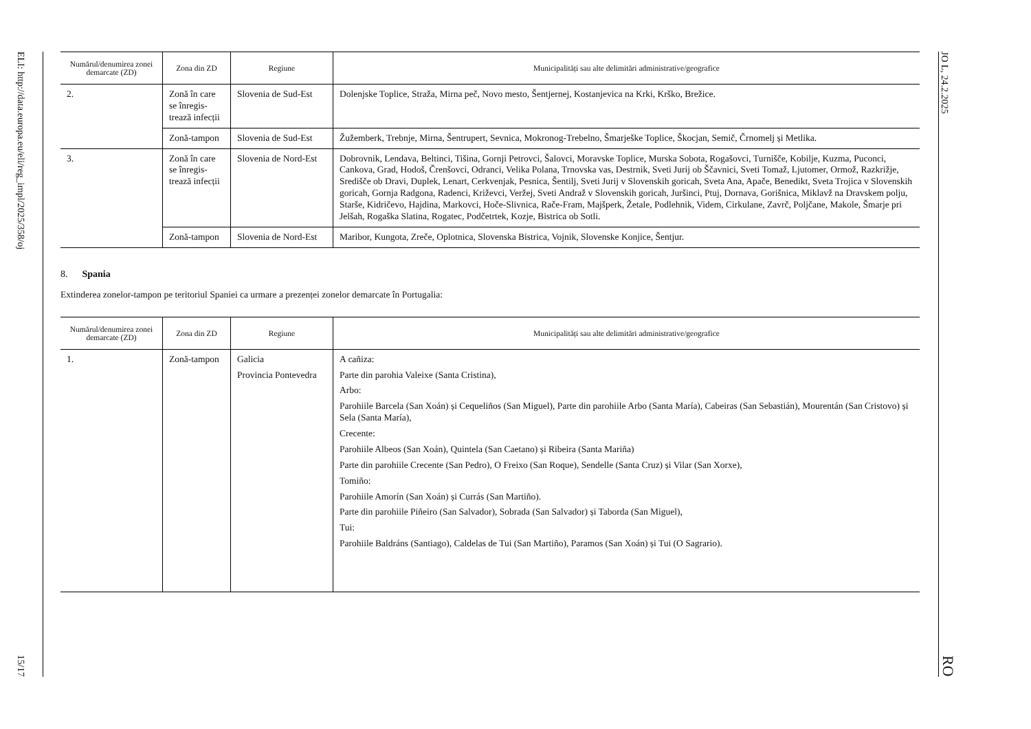ELI: http://data.europa.eu/eli/reg_impl/2025/358/oj
15/17
| Numărul/denumirea zonei demarcate (ZD) | Zona din ZD | Regiune | Municipalități sau alte delimitări administrative/geografice |
| --- | --- | --- | --- |
| 2. | Zonă în care se înregis-trează infecții | Slovenia de Sud-Est | Dolenjske Toplice, Straža, Mirna peč, Novo mesto, Šentjernej, Kostanjevica na Krki, Krško, Brežice. |
| | Zonă-tampon | Slovenia de Sud-Est | Žužemberk, Trebnje, Mirna, Šentrupert, Sevnica, Mokronog-Trebelno, Šmarješke Toplice, Škocjan, Semič, Črnomelj și Metlika. |
| 3. | Zonă în care se înregis-trează infecții | Slovenia de Nord-Est | Dobrovnik, Lendava, Beltinci, Tišina, Gornji Petrovci, Šalovci, Moravske Toplice, Murska Sobota, Rogašovci, Turnišče, Kobilje, Kuzma, Puconci, Cankova, Grad, Hodoš, Črenšovci, Odranci, Velika Polana, Trnovska vas, Destrnik, Sveti Jurij ob Ščavnici, Sveti Tomaž, Ljutomer, Ormož, Razkrižje, Središče ob Dravi, Duplek, Lenart, Cerkvenjak, Pesnica, Šentilj, Sveti Jurij v Slovenskih goricah, Sveta Ana, Apače, Benedikt, Sveta Trojica v Slovenskih goricah, Gornja Radgona, Radenci, Križevci, Veržej, Sveti Andraž v Slovenskih goricah, Juršinci, Ptuj, Dornava, Gorišnica, Miklavž na Dravskem polju, Starše, Kidričevo, Hajdina, Markovci, Hoče-Slivnica, Rače-Fram, Majšperk, Žetale, Podlehnik, Videm, Cirkulane, Zavrč, Poljčane, Makole, Šmarje pri Jelšah, Rogaška Slatina, Rogatec, Podčetrtek, Kozje, Bistrica ob Sotli. |
| | Zonă-tampon | Slovenia de Nord-Est | Maribor, Kungota, Zreče, Oplotnica, Slovenska Bistrica, Vojnik, Slovenske Konjice, Šentjur. |
8. Spania
Extinderea zonelor-tampon pe teritoriul Spaniei ca urmare a prezenței zonelor demarcate în Portugalia:
| Numărul/denumirea zonei demarcate (ZD) | Zona din ZD | Regiune | Municipalități sau alte delimitări administrative/geografice |
| --- | --- | --- | --- |
| 1. | Zonă-tampon | Galicia Provincia Pontevedra | A cañiza: Parte din parohia Valeixe (Santa Cristina), Arbo: Parohiile Barcela (San Xoán) și Cequeliños (San Miguel), Parte din parohiile Arbo (Santa María), Cabeiras (San Sebastián), Mourentán (San Cristovo) și Sela (Santa María), Crecente: Parohiile Albeos (San Xoán), Quintela (San Caetano) și Ribeira (Santa Mariña) Parte din parohiile Crecente (San Pedro), O Freixo (San Roque), Sendelle (Santa Cruz) și Vilar (San Xorxe), Tomiño: Parohiile Amorín (San Xoán) și Currás (San Martiño). Parte din parohiile Piñeiro (San Salvador), Sobrada (San Salvador) și Taborda (San Miguel), Tui: Parohiile Baldráns (Santiago), Caldelas de Tui (San Martiño), Paramos (San Xoán) și Tui (O Sagrario). |
JO L, 24.2.2025
RO